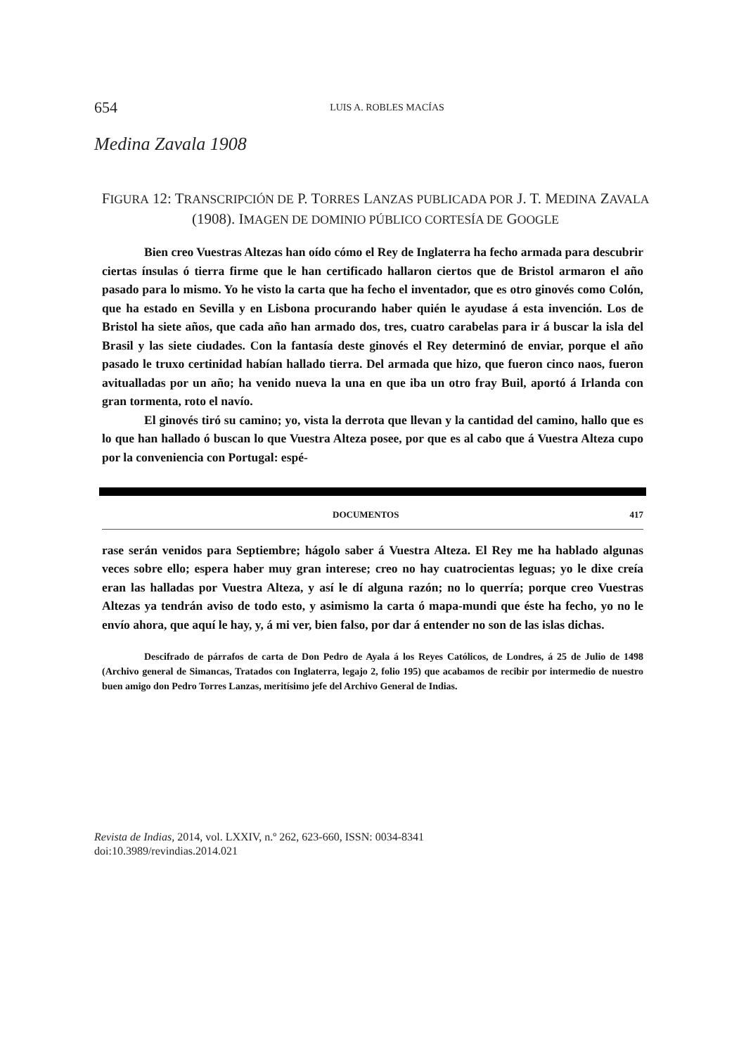654 LUIS A. ROBLES MACÍAS
Medina Zavala 1908
FIGURA 12: TRANSCRIPCIÓN DE P. TORRES LANZAS PUBLICADA POR J. T. MEDINA ZAVALA (1908). IMAGEN DE DOMINIO PÚBLICO CORTESÍA DE GOOGLE
Bien creo Vuestras Altezas han oído cómo el Rey de Inglaterra ha fecho armada para descubrir ciertas ínsulas ó tierra firme que le han certificado hallaron ciertos que de Bristol armaron el año pasado para lo mismo. Yo he visto la carta que ha fecho el inventador, que es otro ginovés como Colón, que ha estado en Sevilla y en Lisbona procurando haber quién le ayudase á esta invención. Los de Bristol ha siete años, que cada año han armado dos, tres, cuatro carabelas para ir á buscar la isla del Brasil y las siete ciudades. Con la fantasía deste ginovés el Rey determinó de enviar, porque el año pasado le truxo certinidad habían hallado tierra. Del armada que hizo, que fueron cinco naos, fueron avitualladas por un año; ha venido nueva la una en que iba un otro fray Buil, aportó á Irlanda con gran tormenta, roto el navío.
El ginovés tiró su camino; yo, vista la derrota que llevan y la cantidad del camino, hallo que es lo que han hallado ó buscan lo que Vuestra Alteza posee, por que es al cabo que á Vuestra Alteza cupo por la conveniencia con Portugal: espé-
DOCUMENTOS 417
rase serán venidos para Septiembre; hágolo saber á Vuestra Alteza. El Rey me ha hablado algunas veces sobre ello; espera haber muy gran interese; creo no hay cuatrocientas leguas; yo le dixe creía eran las halladas por Vuestra Alteza, y así le dí alguna razón; no lo querría; porque creo Vuestras Altezas ya tendrán aviso de todo esto, y asimismo la carta ó mapa-mundi que éste ha fecho, yo no le envío ahora, que aquí le hay, y, á mi ver, bien falso, por dar á entender no son de las islas dichas.
Descifrado de párrafos de carta de Don Pedro de Ayala á los Reyes Católicos, de Londres, á 25 de Julio de 1498 (Archivo general de Simancas, Tratados con Inglaterra, legajo 2, folio 195) que acabamos de recibir por intermedio de nuestro buen amigo don Pedro Torres Lanzas, meritísimo jefe del Archivo General de Indias.
Revista de Indias, 2014, vol. LXXIV, n.º 262, 623-660, ISSN: 0034-8341
doi:10.3989/revindias.2014.021